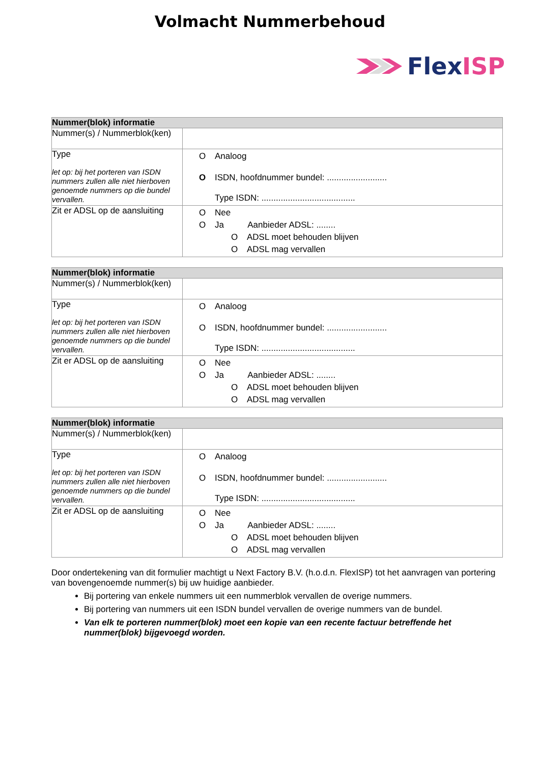Volmacht Nummerbehoud
Flex ISP
| Nummer(blok) informatie | |
| --- | --- |
| Nummer(s) / Nummerblok(ken) | |
| Type let op: bij het porteren van ISDN nummers zullen alle niet hierboven genoemde nummers op die bundel vervallen. | O Analoog O ISDN, hoofdnummer bundel: ......................... Type ISDN: ....................................... |
| Zit er ADSL op de aansluiting | O Nee O Ja Aanbieder ADSL: ........ O ADSL moet behouden blijven O ADSL mag vervallen |
| Nummer(blok) informatie | |
| --- | --- |
| Nummer(s) / Nummerblok(ken) | |
| Type let op: bij het porteren van ISDN nummers zullen alle niet hierboven genoemde nummers op die bundel vervallen. | O Analoog O ISDN, hoofdnummer bundel: ......................... Type ISDN: ....................................... |
| Zit er ADSL op de aansluiting | O Nee O Ja Aanbieder ADSL: ........ O ADSL moet behouden blijven O ADSL mag vervallen |
| Nummer(blok) informatie | |
| --- | --- |
| Nummer(s) / Nummerblok(ken) | |
| Type let op: bij het porteren van ISDN nummers zullen alle niet hierboven genoemde nummers op die bundel vervallen. | O Analoog O ISDN, hoofdnummer bundel: ......................... Type ISDN: ....................................... |
| Zit er ADSL op de aansluiting | O Nee O Ja Aanbieder ADSL: ........ O ADSL moet behouden blijven O ADSL mag vervallen |
Door ondertekening van dit formulier machtigt u Next Factory B.V. (h.o.d.n. FlexISP) tot het aanvragen van portering van bovengenoemde nummer(s) bij uw huidige aanbieder.
Bij portering van enkele nummers uit een nummerblok vervallen de overige nummers.
Bij portering van nummers uit een ISDN bundel vervallen de overige nummers van de bundel.
Van elk te porteren nummer(blok) moet een kopie van een recente factuur betreffende het nummer(blok) bijgevoegd worden.